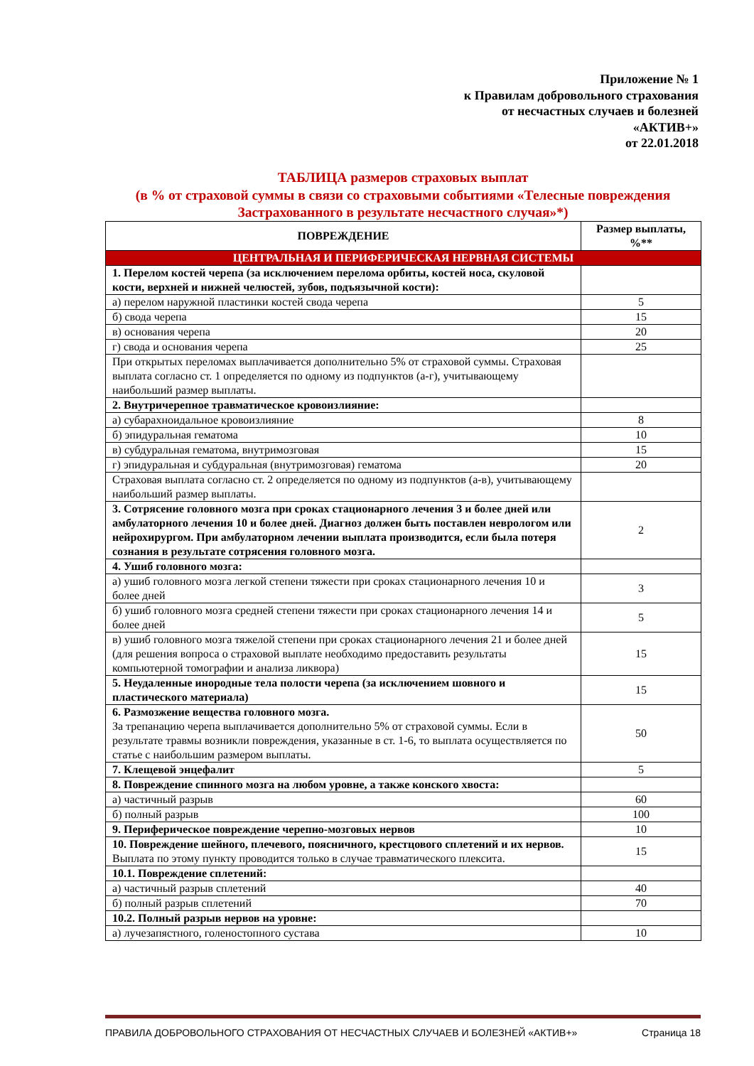Приложение № 1
к Правилам добровольного страхования
от несчастных случаев и болезней
«АКТИВ+»
от 22.01.2018
ТАБЛИЦА размеров страховых выплат
(в % от страховой суммы в связи со страховыми событиями «Телесные повреждения Застрахованного в результате несчастного случая»*)
| ПОВРЕЖДЕНИЕ | Размер выплаты, %** |
| --- | --- |
| ЦЕНТРАЛЬНАЯ И ПЕРИФЕРИЧЕСКАЯ НЕРВНАЯ СИСТЕМЫ | |
| 1. Перелом костей черепа (за исключением перелома орбиты, костей носа, скуловой кости, верхней и нижней челюстей, зубов, подъязычной кости): | |
| а) перелом наружной пластинки костей свода черепа | 5 |
| б) свода черепа | 15 |
| в) основания черепа | 20 |
| г) свода и основания черепа | 25 |
| При открытых переломах выплачивается дополнительно 5% от страховой суммы. Страховая выплата согласно ст. 1 определяется по одному из подпунктов (а-г), учитывающему наибольший размер выплаты. | |
| 2. Внутричерепное травматическое кровоизлияние: | |
| а) субарахноидальное кровоизлияние | 8 |
| б) эпидуральная гематома | 10 |
| в) субдуральная гематома, внутримозговая | 15 |
| г) эпидуральная и субдуральная (внутримозговая) гематома | 20 |
| Страховая выплата согласно ст. 2 определяется по одному из подпунктов (а-в), учитывающему наибольший размер выплаты. | |
| 3. Сотрясение головного мозга при сроках стационарного лечения 3 и более дней или амбулаторного лечения 10 и более дней. Диагноз должен быть поставлен неврологом или нейрохирургом. При амбулаторном лечении выплата производится, если была потеря сознания в результате сотрясения головного мозга. | 2 |
| 4. Ушиб головного мозга: | |
| а) ушиб головного мозга легкой степени тяжести при сроках стационарного лечения 10 и более дней | 3 |
| б) ушиб головного мозга средней степени тяжести при сроках стационарного лечения 14 и более дней | 5 |
| в) ушиб головного мозга тяжелой степени при сроках стационарного лечения 21 и более дней (для решения вопроса о страховой выплате необходимо предоставить результаты компьютерной томографии и анализа ликвора) | 15 |
| 5. Неудаленные инородные тела полости черепа (за исключением шовного и пластического материала) | 15 |
| 6. Размозжение вещества головного мозга. За трепанацию черепа выплачивается дополнительно 5% от страховой суммы. Если в результате травмы возникли повреждения, указанные в ст. 1-6, то выплата осуществляется по статье с наибольшим размером выплаты. | 50 |
| 7. Клещевой энцефалит | 5 |
| 8. Повреждение спинного мозга на любом уровне, а также конского хвоста: | |
| а) частичный разрыв | 60 |
| б) полный разрыв | 100 |
| 9. Периферическое повреждение черепно-мозговых нервов | 10 |
| 10. Повреждение шейного, плечевого, поясничного, крестцового сплетений и их нервов. Выплата по этому пункту проводится только в случае травматического плексита. | 15 |
| 10.1. Повреждение сплетений: | |
| а) частичный разрыв сплетений | 40 |
| б) полный разрыв сплетений | 70 |
| 10.2. Полный разрыв нервов на уровне: | |
| а) лучезапястного, голеностопного сустава | 10 |
ПРАВИЛА ДОБРОВОЛЬНОГО СТРАХОВАНИЯ ОТ НЕСЧАСТНЫХ СЛУЧАЕВ И БОЛЕЗНЕЙ «АКТИВ+» Страница 18